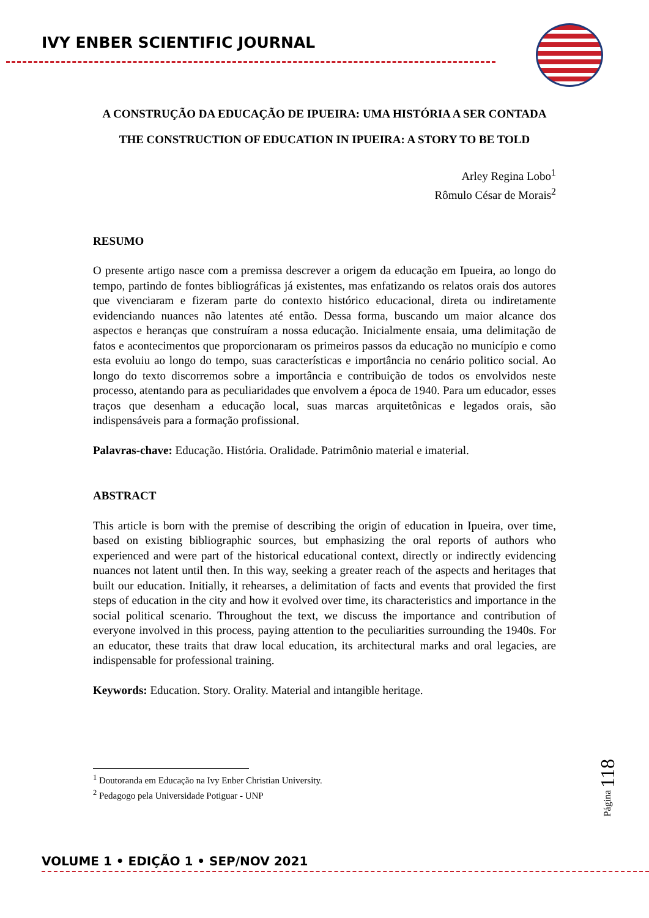IVY ENBER SCIENTIFIC JOURNAL
A CONSTRUÇÃO DA EDUCAÇÃO DE IPUEIRA: UMA HISTÓRIA A SER CONTADA
THE CONSTRUCTION OF EDUCATION IN IPUEIRA: A STORY TO BE TOLD
Arley Regina Lobo<sup>1</sup>
Rômulo César de Morais<sup>2</sup>
RESUMO
O presente artigo nasce com a premissa descrever a origem da educação em Ipueira, ao longo do tempo, partindo de fontes bibliográficas já existentes, mas enfatizando os relatos orais dos autores que vivenciaram e fizeram parte do contexto histórico educacional, direta ou indiretamente evidenciando nuances não latentes até então. Dessa forma, buscando um maior alcance dos aspectos e heranças que construíram a nossa educação. Inicialmente ensaia, uma delimitação de fatos e acontecimentos que proporcionaram os primeiros passos da educação no município e como esta evoluiu ao longo do tempo, suas características e importância no cenário politico social. Ao longo do texto discorremos sobre a importância e contribuição de todos os envolvidos neste processo, atentando para as peculiaridades que envolvem a época de 1940. Para um educador, esses traços que desenham a educação local, suas marcas arquitetônicas e legados orais, são indispensáveis para a formação profissional.
Palavras-chave: Educação. História. Oralidade. Patrimônio material e imaterial.
ABSTRACT
This article is born with the premise of describing the origin of education in Ipueira, over time, based on existing bibliographic sources, but emphasizing the oral reports of authors who experienced and were part of the historical educational context, directly or indirectly evidencing nuances not latent until then. In this way, seeking a greater reach of the aspects and heritages that built our education. Initially, it rehearses, a delimitation of facts and events that provided the first steps of education in the city and how it evolved over time, its characteristics and importance in the social political scenario. Throughout the text, we discuss the importance and contribution of everyone involved in this process, paying attention to the peculiarities surrounding the 1940s. For an educator, these traits that draw local education, its architectural marks and oral legacies, are indispensable for professional training.
Keywords: Education. Story. Orality. Material and intangible heritage.
<sup>1</sup> Doutoranda em Educação na Ivy Enber Christian University.
<sup>2</sup> Pedagogo pela Universidade Potiguar - UNP
Página 118
VOLUME 1 • EDIÇÃO 1 • SEP/NOV 2021